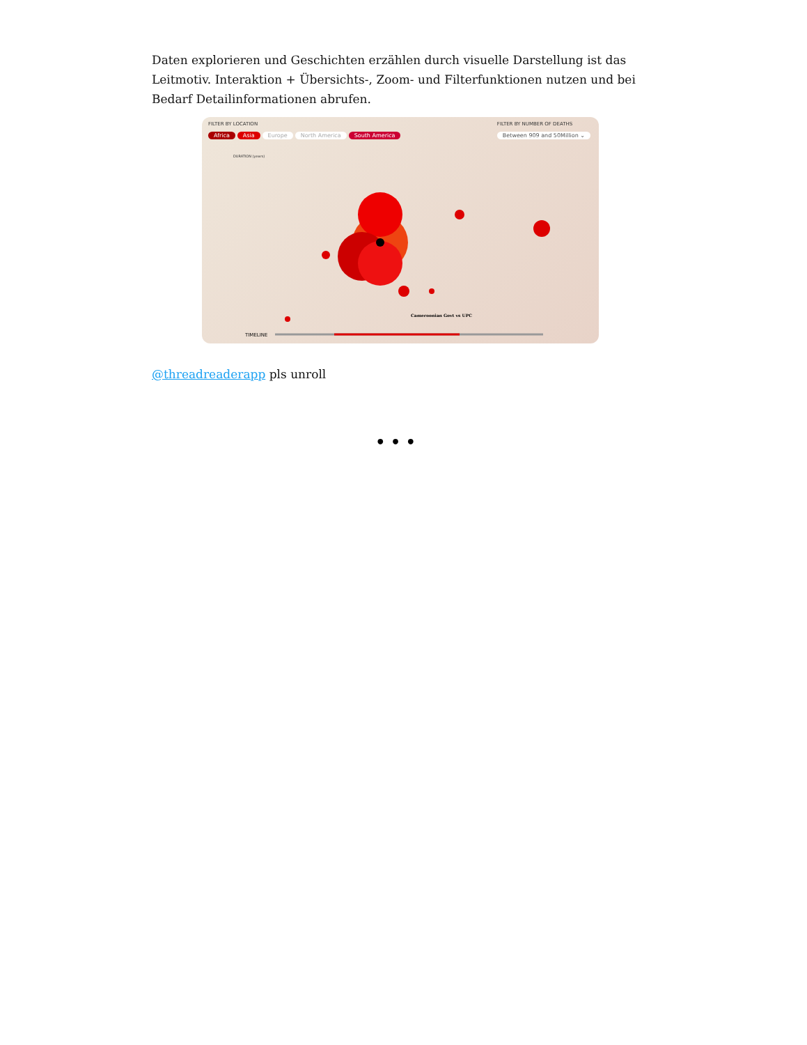Daten explorieren und Geschichten erzählen durch visuelle Darstellung ist das Leitmotiv. Interaktion + Übersichts-, Zoom- und Filterfunktionen nutzen und bei Bedarf Detailinformationen abrufen.
FILTER BY LOCATION
Africa Asia Europe North America South America
FILTER BY NUMBER OF DEATHS
Between 909 and 50Million ⌄
DURATION (years)
Cameroonian Govt vs UPC
TIMELINE
@threadreaderapp pls unroll
• • •